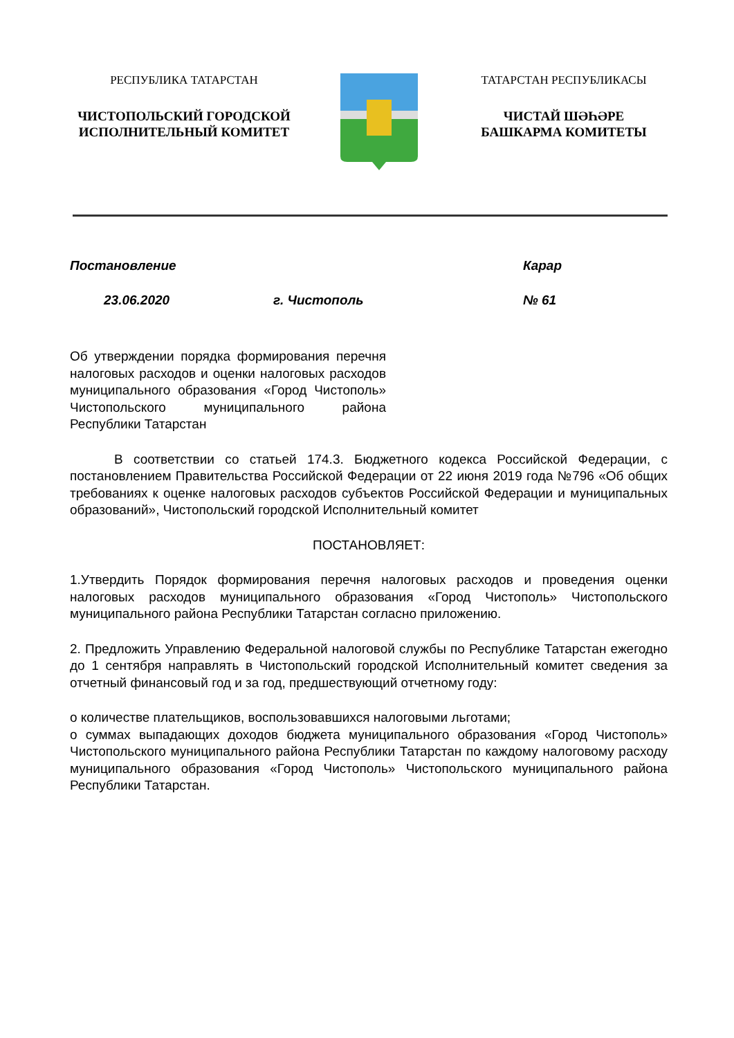РЕСПУБЛИКА ТАТАРСТАН
ЧИСТОПОЛЬСКИЙ ГОРОДСКОЙ
ИСПОЛНИТЕЛЬНЫЙ КОМИТЕТ
ТАТАРСТАН РЕСПУБЛИКАСЫ
ЧИСТАЙ ШӘҺӘРЕ
БАШКАРМА КОМИТЕТЫ
Постановление Карар
23.06.2020 г. Чистополь № 61
Об утверждении порядка формирования перечня налоговых расходов и оценки налоговых расходов муниципального образования «Город Чистополь» Чистопольского муниципального района Республики Татарстан
В соответствии со статьей 174.3. Бюджетного кодекса Российской Федерации, с постановлением Правительства Российской Федерации от 22 июня 2019 года №796 «Об общих требованиях к оценке налоговых расходов субъектов Российской Федерации и муниципальных образований», Чистопольский городской Исполнительный комитет
ПОСТАНОВЛЯЕТ:
1.Утвердить Порядок формирования перечня налоговых расходов и проведения оценки налоговых расходов муниципального образования «Город Чистополь» Чистопольского муниципального района Республики Татарстан согласно приложению.
2. Предложить Управлению Федеральной налоговой службы по Республике Татарстан ежегодно до 1 сентября направлять в Чистопольский городской Исполнительный комитет сведения за отчетный финансовый год и за год, предшествующий отчетному году:
о количестве плательщиков, воспользовавшихся налоговыми льготами;
о суммах выпадающих доходов бюджета муниципального образования «Город Чистополь» Чистопольского муниципального района Республики Татарстан по каждому налоговому расходу муниципального образования «Город Чистополь» Чистопольского муниципального района Республики Татарстан.